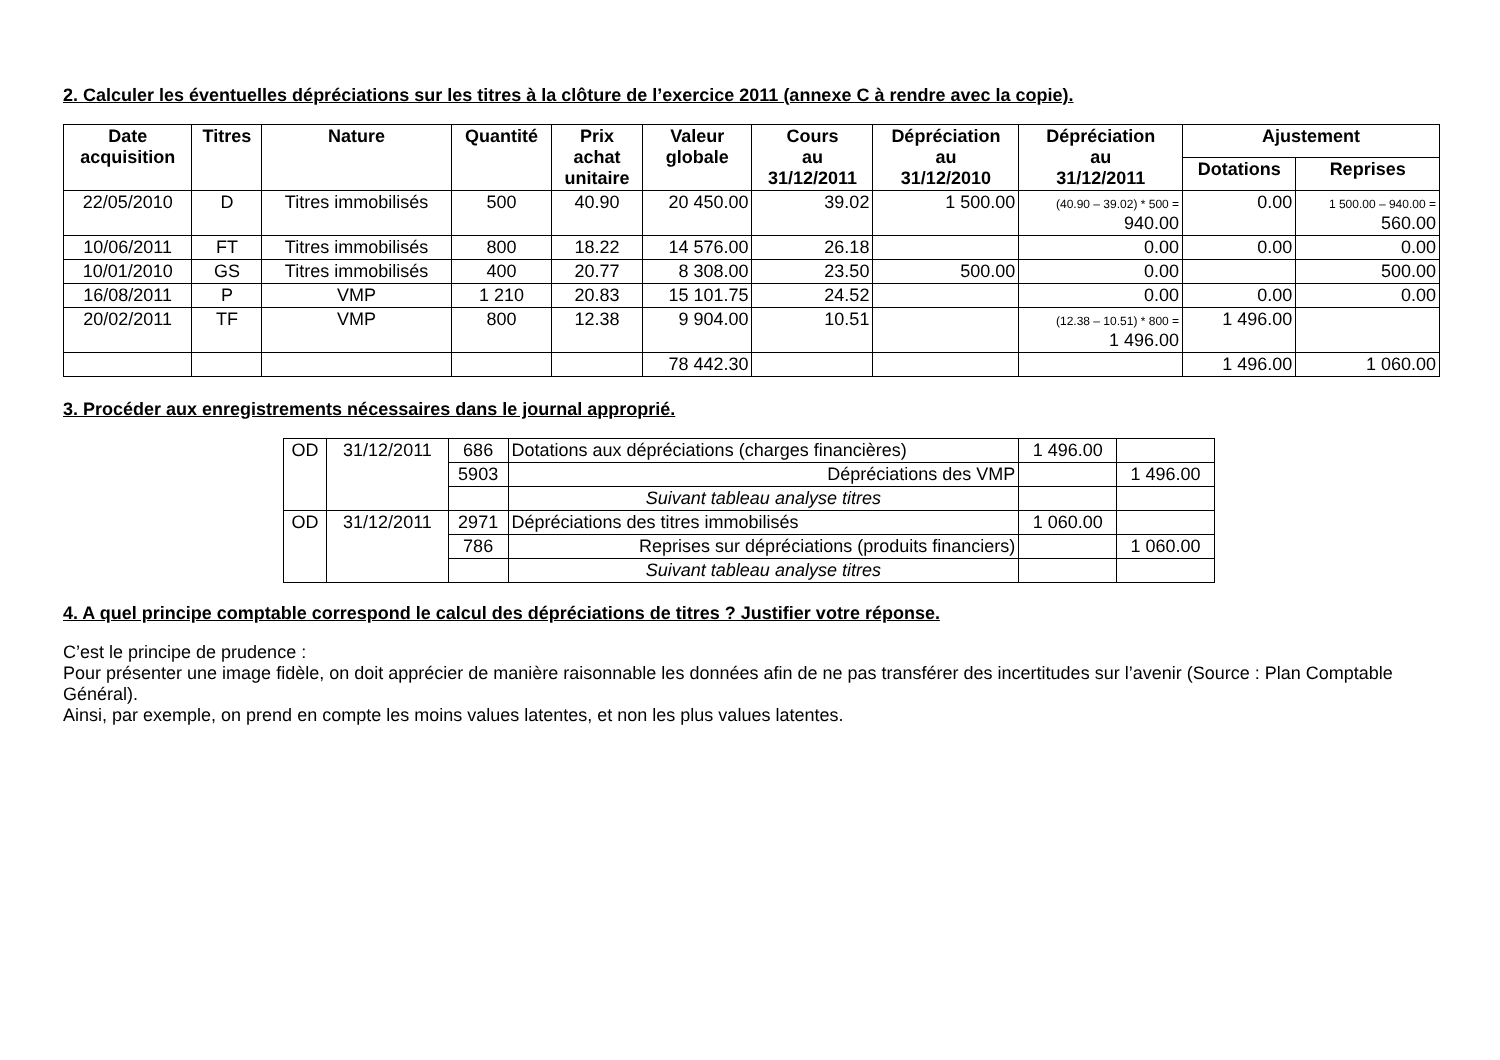2. Calculer les éventuelles dépréciations sur les titres à la clôture de l’exercice 2011 (annexe C à rendre avec la copie).
| Date acquisition | Titres | Nature | Quantité | Prix achat unitaire | Valeur globale | Cours au 31/12/2011 | Dépréciation au 31/12/2010 | Dépréciation au 31/12/2011 | Ajustement | |
| --- | --- | --- | --- | --- | --- | --- | --- | --- | --- | --- |
| | | | | | | | | | Dotations | Reprises |
| 22/05/2010 | D | Titres immobilisés | 500 | 40.90 | 20 450.00 | 39.02 | 1 500.00 | (40.90 – 39.02) * 500 = 940.00 | 0.00 | 1 500.00 – 940.00 = 560.00 |
| 10/06/2011 | FT | Titres immobilisés | 800 | 18.22 | 14 576.00 | 26.18 | | 0.00 | 0.00 | 0.00 |
| 10/01/2010 | GS | Titres immobilisés | 400 | 20.77 | 8 308.00 | 23.50 | 500.00 | 0.00 | | 500.00 |
| 16/08/2011 | P | VMP | 1 210 | 20.83 | 15 101.75 | 24.52 | | 0.00 | 0.00 | 0.00 |
| 20/02/2011 | TF | VMP | 800 | 12.38 | 9 904.00 | 10.51 | | (12.38 – 10.51) * 800 = 1 496.00 | 1 496.00 | |
| | | | | | 78 442.30 | | | | 1 496.00 | 1 060.00 |
3. Procéder aux enregistrements nécessaires dans le journal approprié.
| OD | 31/12/2011 | 686 | Dotations aux dépréciations (charges financières) | 1 496.00 | |
| | | 5903 | Dépréciations des VMP | | 1 496.00 |
| | | | Suivant tableau analyse titres | | |
| OD | 31/12/2011 | 2971 | Dépréciations des titres immobilisés | 1 060.00 | |
| | | 786 | Reprises sur dépréciations (produits financiers) | | 1 060.00 |
| | | | Suivant tableau analyse titres | | |
4. A quel principe comptable correspond le calcul des dépréciations de titres ? Justifier votre réponse.
C’est le principe de prudence :
Pour présenter une image fidèle, on doit apprécier de manière raisonnable les données afin de ne pas transférer des incertitudes sur l’avenir (Source : Plan Comptable Général).
Ainsi, par exemple, on prend en compte les moins values latentes, et non les plus values latentes.